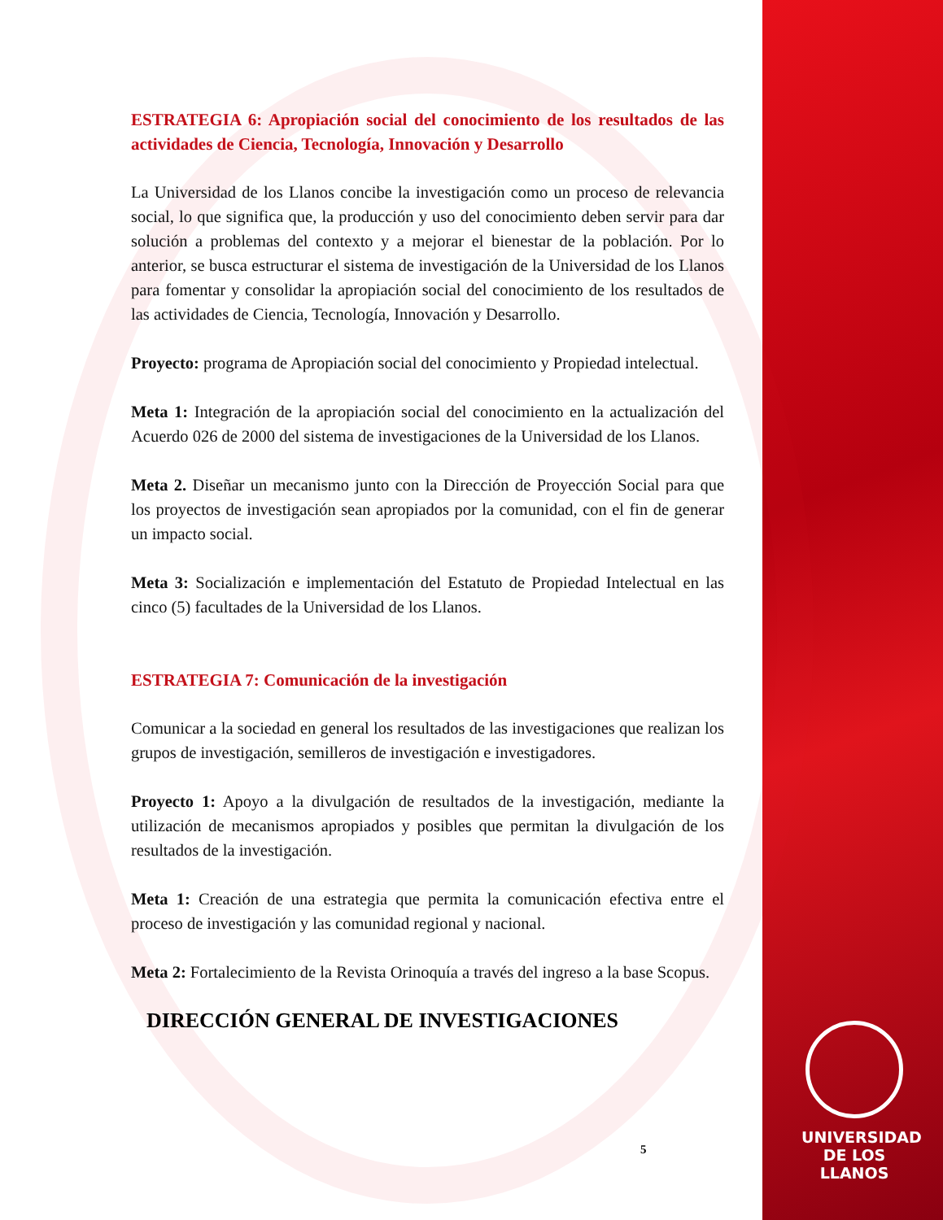ESTRATEGIA 6: Apropiación social del conocimiento de los resultados de las actividades de Ciencia, Tecnología, Innovación y Desarrollo
La Universidad de los Llanos concibe la investigación como un proceso de relevancia social, lo que significa que, la producción y uso del conocimiento deben servir para dar solución a problemas del contexto y a mejorar el bienestar de la población. Por lo anterior, se busca estructurar el sistema de investigación de la Universidad de los Llanos para fomentar y consolidar la apropiación social del conocimiento de los resultados de las actividades de Ciencia, Tecnología, Innovación y Desarrollo.
Proyecto: programa de Apropiación social del conocimiento y Propiedad intelectual.
Meta 1: Integración de la apropiación social del conocimiento en la actualización del Acuerdo 026 de 2000 del sistema de investigaciones de la Universidad de los Llanos.
Meta 2. Diseñar un mecanismo junto con la Dirección de Proyección Social para que los proyectos de investigación sean apropiados por la comunidad, con el fin de generar un impacto social.
Meta 3: Socialización e implementación del Estatuto de Propiedad Intelectual en las cinco (5) facultades de la Universidad de los Llanos.
ESTRATEGIA 7: Comunicación de la investigación
Comunicar a la sociedad en general los resultados de las investigaciones que realizan los grupos de investigación, semilleros de investigación e investigadores.
Proyecto 1: Apoyo a la divulgación de resultados de la investigación, mediante la utilización de mecanismos apropiados y posibles que permitan la divulgación de los resultados de la investigación.
Meta 1: Creación de una estrategia que permita la comunicación efectiva entre el proceso de investigación y las comunidad regional y nacional.
Meta 2: Fortalecimiento de la Revista Orinoquía a través del ingreso a la base Scopus.
5
DIRECCIÓN GENERAL DE INVESTIGACIONES
UNIVERSIDAD
DE LOS LLANOS